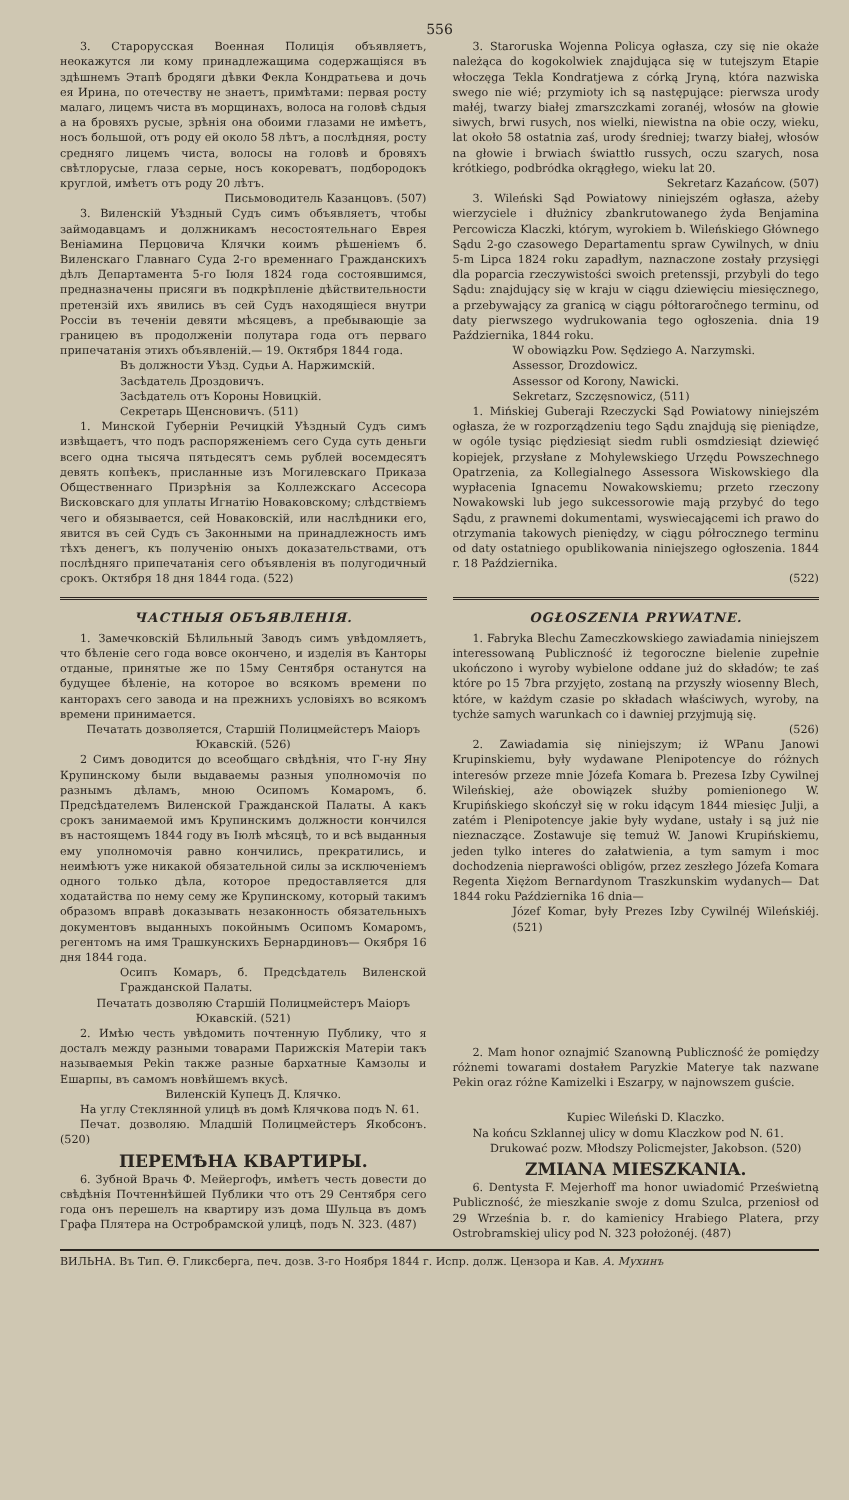556
3. Старорусская Военная Полиція объявляетъ, неокажутся ли кому принадлежащима содержащіяся въ здѣшнемъ Этапѣ бродяги дѣвки Фекла Кондратьева и дочь ея Ирина, по отечеству не знаетъ, примѣтами: первая росту малаго, лицемъ чиста въ морщинахъ, волоса на головѣ сѣдыя а на бровяхъ русые, зрѣнія она обоими глазами не имѣетъ, носъ большой, отъ роду ей около 58 лѣтъ, а послѣдняя, росту средняго лицемъ чиста, волосы на головѣ и бровяхъ свѣтлорусые, глаза серые, носъ кокореватъ, подбородокъ круглой, имѣетъ отъ роду 20 лѣтъ.
Письмоводитель Казанцовъ. (507)
3. Виленскій Уѣздный Судъ симъ объявляетъ, чтобы займодавцамъ и должникамъ несостоятельнаго Еврея Веніамина Перцовича Клячки коимъ рѣшеніемъ б. Виленскаго Главнаго Суда 2-го временнаго Гражданскихъ дѣлъ Департамента 5-го Іюля 1824 года состоявшимся, предназначены присяги въ подкрѣпленіе дѣйствительности претензій ихъ явились въ сей Судъ находящіеся внутри Россіи въ теченіи девяти мѣсяцевъ, а пребывающіе за границею въ продолженіи полутара года отъ перваго припечатанія этихъ объявленій.— 19. Октября 1844 года.
Въ должности Уѣзд. Судьи А. Наржимскій.
Засѣдатель Дроздовичъ.
Засѣдатель отъ Короны Новицкій.
Секретарь Щенсновичъ. (511)
1. Минской Губерніи Речицкій Уѣздный Судъ симъ извѣщаетъ, что подъ распоряженіемъ сего Суда суть деньги всего одна тысяча пятьдесятъ семь рублей восемдесятъ девять копѣекъ, присланные изъ Могилевскаго Приказа Общественнаго Призрѣнія за Коллежскаго Ассесора Висковскаго для уплаты Игнатію Новаковскому; слѣдствіемъ чего и обязывается, сей Новаковскій, или наслѣдники его, явится въ сей Судъ съ Законными на принадлежность имъ тѣхъ денегъ, къ полученію оныхъ доказательствами, отъ послѣдняго припечатанія сего объявленія въ полугодичный срокъ. Октября 18 дня 1844 года. (522)
ЧАСТНЫЯ ОБЪЯВЛЕНІЯ.
1. Замечковскій Бѣлильный Заводъ симъ увѣдомляетъ, что бѣленіе сего года вовсе окончено, и изделія въ Канторы отданые, принятые же по 15му Сентября останутся на будущее бѣленіе, на которое во всякомъ времени по канторахъ сего завода и на прежнихъ условіяхъ во всякомъ времени принимается.
Печатать дозволяется, Старшій Полицмейстеръ Маіоръ Юкавскій. (526)
2 Симъ доводится до всеобщаго свѣдѣнія, что Г-ну Яну Крупинскому были выдаваемы разныя уполномочія по разнымъ дѣламъ, мною Осипомъ Комаромъ, б. Предсѣдателемъ Виленской Гражданской Палаты. А какъ срокъ занимаемой имъ Крупинскимъ должности кончился въ настоящемъ 1844 году въ Іюлѣ мѣсяцѣ, то и всѣ выданныя ему уполномочія равно кончились, прекратились, и неимѣютъ уже никакой обязательной силы за исключеніемъ одного только дѣла, которое предоставляется для ходатайства по нему сему же Крупинскому, который такимъ образомъ вправѣ доказывать незаконность обязательныхъ документовъ выданныхъ покойнымъ Осипомъ Комаромъ, регентомъ на имя Трашкунскихъ Бернардиновъ— Окября 16 дня 1844 года.
Осипъ Комаръ, б. Предсѣдатель Виленской Гражданской Палаты.
Печатать дозволяю Старшій Полицмейстеръ Маіоръ Юкавскій. (521)
2. Имѣю честь увѣдомить почтенную Публику, что я досталъ между разными товарами Парижскія Матеріи такъ называемыя Pekin также разные бархатные Камзолы и Ешарпы, въ самомъ новѣйшемъ вкусѣ.
Виленскій Купецъ Д. Клячко.
На углу Стеклянной улицѣ въ домѣ Клячкова подъ N. 61.
Печат. дозволяю. Младшій Полицмейстеръ Якобсонъ. (520)
ПЕРЕМѢНА КВАРТИРЫ.
6. Зубной Врачь Ф. Мейергофъ, имѣетъ честь довести до свѣдѣнія Почтеннѣйшей Публики что отъ 29 Сентября сего года онъ перешелъ на квартиру изъ дома Шульца въ домъ Графа Плятера на Остробрамской улицѣ, подъ N. 323. (487)
3. Staroruska Wojenna Policya ogłasza, czy się nie okaże należąca do kogokolwiek znajdująca się w tutejszym Etapie włoczęga Tekla Kondratjewa z córką Jryną, która nazwiska swego nie wié; przymioty ich są następujące: pierwsza urody małéj, twarzy białej zmarszczkami zoranéj, włosów na głowie siwych, brwi rusych, nos wielki, niewistna na obie oczy, wieku, lat około 58 ostatnia zaś, urody średniej; twarzy białej, włosów na głowie i brwiach świattło russych, oczu szarych, nosa krótkiego, podbródka okrągłego, wieku lat 20.
Sekretarz Kazańcow. (507)
3. Wileński Sąd Powiatowy niniejszém ogłasza, ażeby wierzyciele i dłużnicy zbankrutowanego żyda Benjamina Percowicza Klaczki, którym, wyrokiem b. Wileńskiego Głównego Sądu 2-go czasowego Departamentu spraw Cywilnych, w dniu 5-m Lipca 1824 roku zapadłym, naznaczone zostały przysięgi dla poparcia rzeczywistości swoich pretenssji, przybyli do tego Sądu: znajdujący się w kraju w ciągu dziewięciu miesięcznego, a przebywający za granicą w ciągu półtoraročnego terminu, od daty pierwszego wydrukowania tego ogłoszenia. dnia 19 Października, 1844 roku.
W obowiązku Pow. Sędziego A. Narzymski.
Assessor, Drozdowicz.
Assessor od Korony, Nawicki.
Sekretarz, Szczęsnowicz, (511)
1. Mińskiej Guberaji Rzeczycki Sąd Powiatowy niniejszém ogłasza, że w rozporządzeniu tego Sądu znajdują się pieniądze, w ogóle tysiąc piędziesiąt siedm rubli osmdziesiąt dziewięć kopiejek, przysłane z Mohylewskiego Urzędu Powszechnego Opatrzenia, za Kollegialnego Assessora Wiskowskiego dla wypłacenia Ignacemu Nowakowskiemu; przeto rzeczony Nowakowski lub jego sukcessorowie mają przybyć do tego Sądu, z prawnemi dokumentami, wyswiecającemi ich prawo do otrzymania takowych pieniędzy, w ciągu półrocznego terminu od daty ostatniego opublikowania niniejszego ogłoszenia. 1844 r. 18 Października.
(522)
OGŁOSZENIA PRYWATNE.
1. Fabryka Blechu Zameczkowskiego zawiadamia niniejszem interessowaną Publiczność iż tegoroczne bielenie zupełnie ukończono i wyroby wybielone oddane już do składów; te zaś które po 15 7bra przyjęto, zostaną na przyszły wiosenny Blech, które, w każdym czasie po składach właściwych, wyroby, na tychże samych warunkach co i dawniej przyjmują się.
(526)
2. Zawiadamia się niniejszym; iż WPanu Janowi Krupinskiemu, były wydawane Plenipotencye do różnych interesów przeze mnie Józefa Komara b. Prezesa Izby Cywilnej Wileńskiej, aże obowiązek służby pomienionego W. Krupińskiego skończył się w roku idącym 1844 miesięc Julji, a zatém i Plenipotencye jakie były wydane, ustały i są już nie nieznaczące. Zostawuje się temuż W. Janowi Krupińskiemu, jeden tylko interes do załatwienia, a tym samym i moc dochodzenia nieprawości obligów, przez zeszłego Józefa Komara Regenta Xiężom Bernardynom Traszkunskim wydanych— Dat 1844 roku Października 16 dnia—
Józef Komar, były Prezes Izby Cywilnéj Wileńskiéj. (521)
2. Mam honor oznajmić Szanowną Publiczność że pomiędzy różnemi towarami dostałem Paryzkie Materye tak nazwane Pekin oraz różne Kamizelki i Eszarpy, w najnowszem guście.
Kupiec Wileński D. Klaczko.
Na końcu Szklannej ulicy w domu Klaczkow pod N. 61.
Drukować pozw. Młodszy Policmejster, Jakobson. (520)
ZMIANA MIESZKANIA.
6. Dentysta F. Mejerhoff ma honor uwiadomić Prześwietną Publiczność, że mieszkanie swoje z domu Szulca, przeniosł od 29 Września b. r. do kamienicy Hrabiego Platera, przy Ostrobramskiej ulicy pod N. 323 położonéj. (487)
ВИЛЬНА. Въ Тип. Ѳ. Гликсберга, печ. дозв. 3-го Ноября 1844 г. Испр. долж. Цензора и Кав. А. Мухинъ